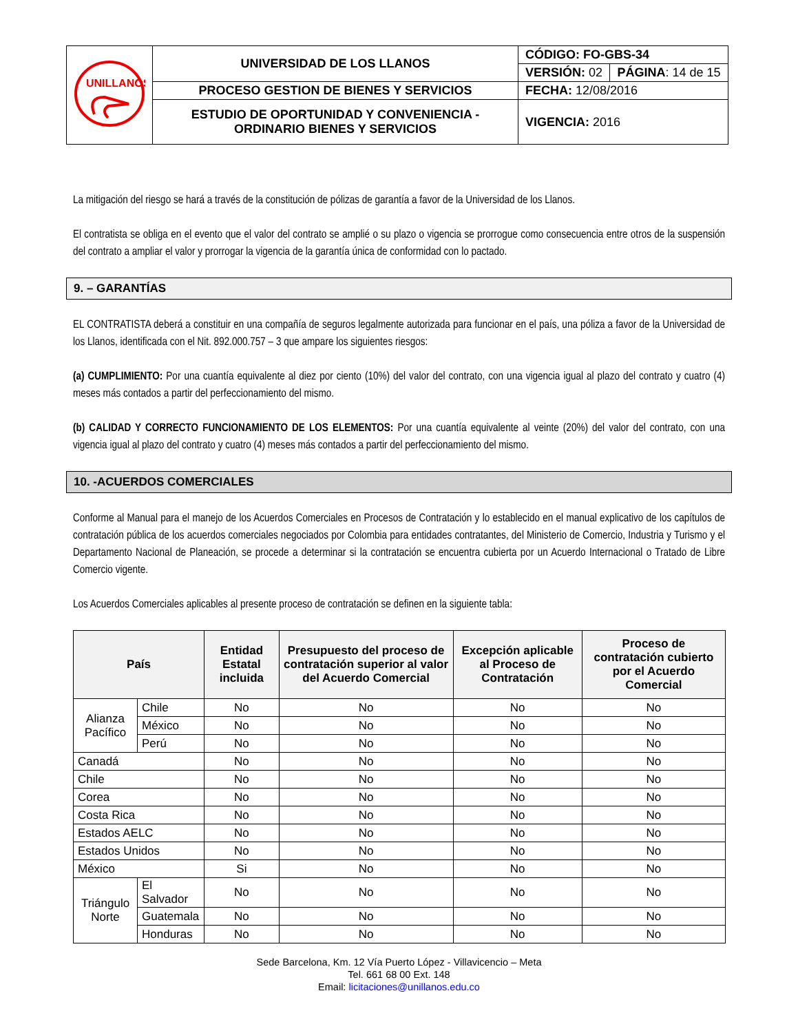| UNILLANOS | UNIVERSIDAD DE LOS LLANOS | CÓDIGO: FO-GBS-34 | |
| | | VERSIÓN: 02 | PÁGINA : 14 de 15 |
| | PROCESO GESTION DE BIENES Y SERVICIOS | FECHA: 12/08/2016 | |
| | ESTUDIO DE OPORTUNIDAD Y CONVENIENCIA - ORDINARIO BIENES Y SERVICIOS | VIGENCIA: 2016 | |
La mitigación del riesgo se hará a través de la constitución de pólizas de garantía a favor de la Universidad de los Llanos.
El contratista se obliga en el evento que el valor del contrato se amplié o su plazo o vigencia se prorrogue como consecuencia entre otros de la suspensión del contrato a ampliar el valor y prorrogar la vigencia de la garantía única de conformidad con lo pactado.
9. – GARANTÍAS
EL CONTRATISTA deberá a constituir en una compañía de seguros legalmente autorizada para funcionar en el país, una póliza a favor de la Universidad de los Llanos, identificada con el Nit. 892.000.757 – 3 que ampare los siguientes riesgos:
(a) CUMPLIMIENTO: Por una cuantía equivalente al diez por ciento (10%) del valor del contrato, con una vigencia igual al plazo del contrato y cuatro (4) meses más contados a partir del perfeccionamiento del mismo.
(b) CALIDAD Y CORRECTO FUNCIONAMIENTO DE LOS ELEMENTOS: Por una cuantía equivalente al veinte (20%) del valor del contrato, con una vigencia igual al plazo del contrato y cuatro (4) meses más contados a partir del perfeccionamiento del mismo.
10. -ACUERDOS COMERCIALES
Conforme al Manual para el manejo de los Acuerdos Comerciales en Procesos de Contratación y lo establecido en el manual explicativo de los capítulos de contratación pública de los acuerdos comerciales negociados por Colombia para entidades contratantes, del Ministerio de Comercio, Industria y Turismo y el Departamento Nacional de Planeación, se procede a determinar si la contratación se encuentra cubierta por un Acuerdo Internacional o Tratado de Libre Comercio vigente.
Los Acuerdos Comerciales aplicables al presente proceso de contratación se definen en la siguiente tabla:
| País | | Entidad Estatal incluida | Presupuesto del proceso de contratación superior al valor del Acuerdo Comercial | Excepción aplicable al Proceso de Contratación | Proceso de contratación cubierto por el Acuerdo Comercial |
| --- | --- | --- | --- | --- | --- |
| Alianza Pacífico | Chile | No | No | No | No |
| | México | No | No | No | No |
| | Perú | No | No | No | No |
| Canadá | | No | No | No | No |
| Chile | | No | No | No | No |
| Corea | | No | No | No | No |
| Costa Rica | | No | No | No | No |
| Estados AELC | | No | No | No | No |
| Estados Unidos | | No | No | No | No |
| México | | Si | No | No | No |
| Triángulo Norte | El Salvador | No | No | No | No |
| | Guatemala | No | No | No | No |
| | Honduras | No | No | No | No |
Sede Barcelona, Km. 12 Vía Puerto López - Villavicencio – Meta
Tel. 661 68 00 Ext. 148
Email: licitaciones@unillanos.edu.co